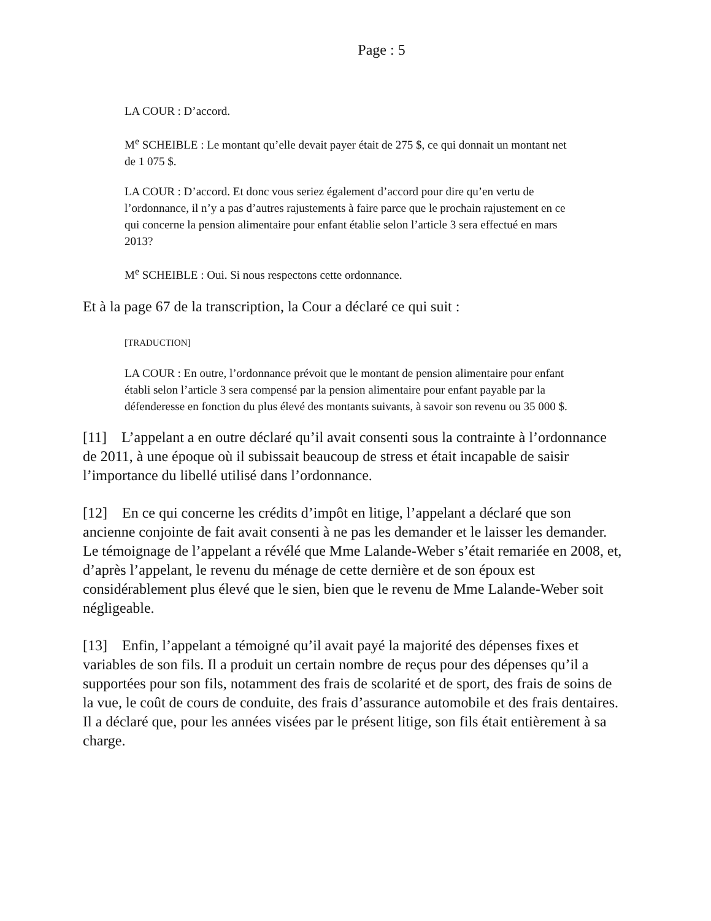Page : 5
LA COUR : D’accord.
M<sup>e</sup> SCHEIBLE : Le montant qu’elle devait payer était de 275 $, ce qui donnait un montant net de 1 075 $.
LA COUR : D’accord. Et donc vous seriez également d’accord pour dire qu’en vertu de l’ordonnance, il n’y a pas d’autres rajustements à faire parce que le prochain rajustement en ce qui concerne la pension alimentaire pour enfant établie selon l’article 3 sera effectué en mars 2013?
M<sup>e</sup> SCHEIBLE : Oui. Si nous respectons cette ordonnance.
Et à la page 67 de la transcription, la Cour a déclaré ce qui suit :
[TRADUCTION]
LA COUR : En outre, l’ordonnance prévoit que le montant de pension alimentaire pour enfant établi selon l’article 3 sera compensé par la pension alimentaire pour enfant payable par la défenderesse en fonction du plus élevé des montants suivants, à savoir son revenu ou 35 000 $.
[11] L’appelant a en outre déclaré qu’il avait consenti sous la contrainte à l’ordonnance de 2011, à une époque où il subissait beaucoup de stress et était incapable de saisir l’importance du libellé utilisé dans l’ordonnance.
[12] En ce qui concerne les crédits d’impôt en litige, l’appelant a déclaré que son ancienne conjointe de fait avait consenti à ne pas les demander et le laisser les demander. Le témoignage de l’appelant a révélé que Mme Lalande-Weber s’était remariée en 2008, et, d’après l’appelant, le revenu du ménage de cette dernière et de son époux est considérablement plus élevé que le sien, bien que le revenu de Mme Lalande-Weber soit négligeable.
[13] Enfin, l’appelant a témoigné qu’il avait payé la majorité des dépenses fixes et variables de son fils. Il a produit un certain nombre de reçus pour des dépenses qu’il a supportées pour son fils, notamment des frais de scolarité et de sport, des frais de soins de la vue, le coût de cours de conduite, des frais d’assurance automobile et des frais dentaires. Il a déclaré que, pour les années visées par le présent litige, son fils était entièrement à sa charge.